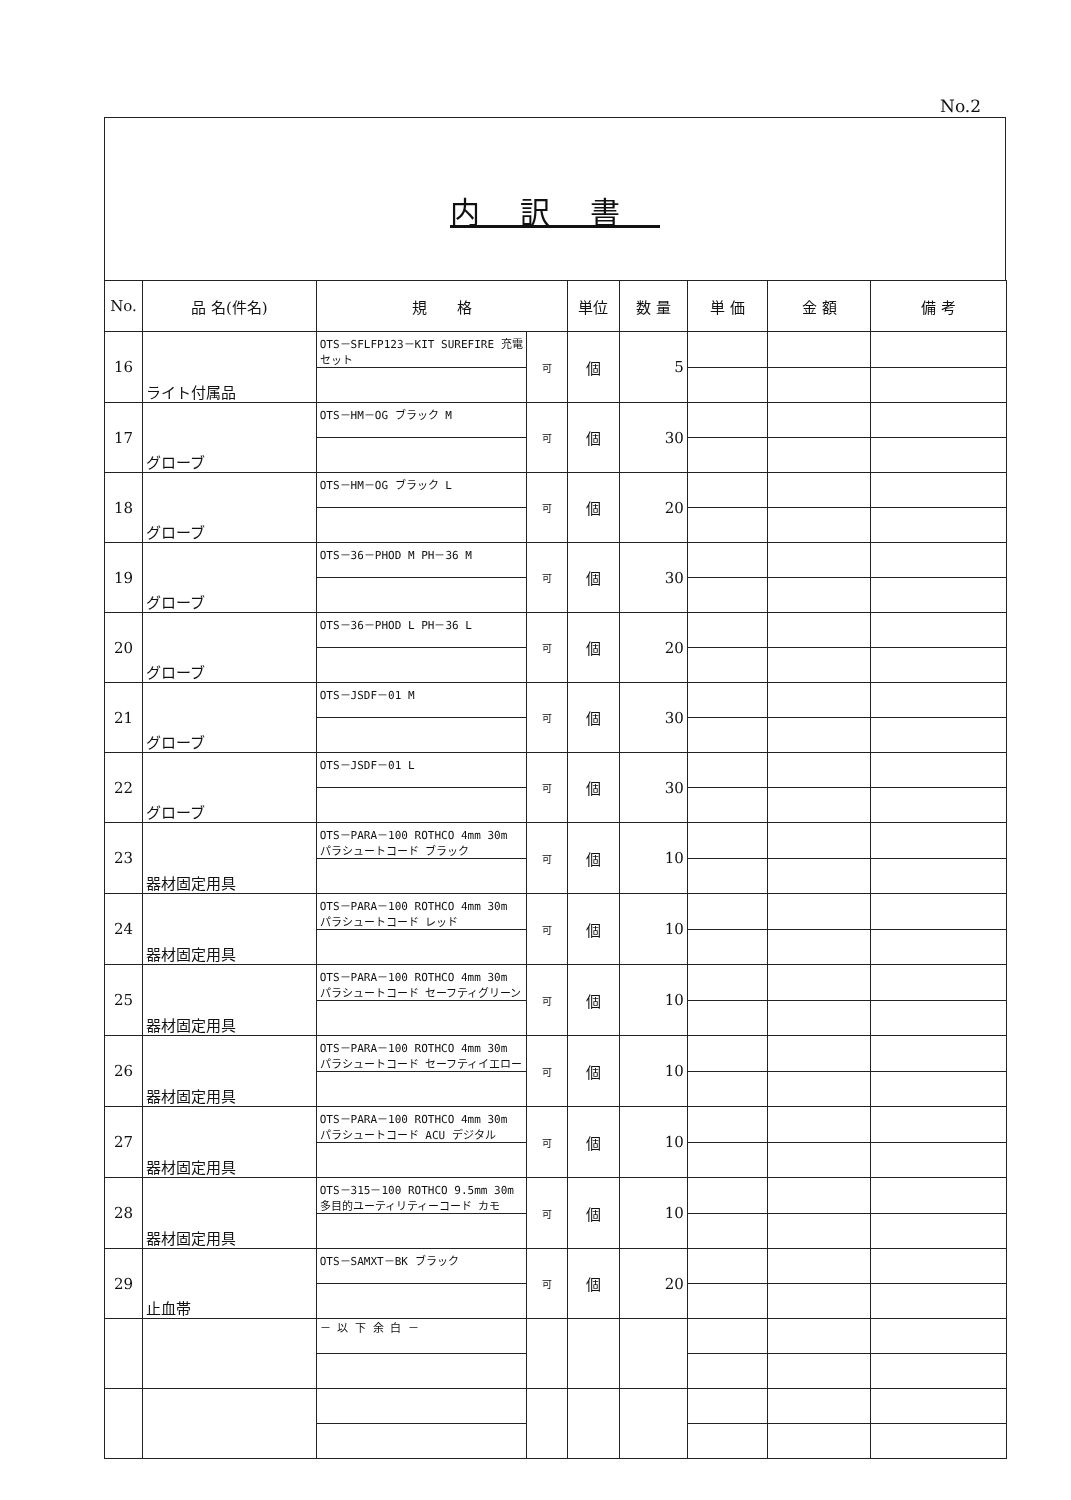No.2
内訳書
| No. | 品 名(件名) | 規 格 | | 単位 | 数 量 | 単 価 | 金 額 | 備 考 |
| --- | --- | --- | --- | --- | --- | --- | --- | --- |
| 16 | ライト付属品 | OTS－SFLFP123－KIT SUREFIRE 充電セット | 可 | 個 | 5 | | | |
| 17 | グローブ | OTS－HM－OG ブラック M | 可 | 個 | 30 | | | |
| 18 | グローブ | OTS－HM－OG ブラック L | 可 | 個 | 20 | | | |
| 19 | グローブ | OTS－36－PHOD M PH－36 M | 可 | 個 | 30 | | | |
| 20 | グローブ | OTS－36－PHOD L PH－36 L | 可 | 個 | 20 | | | |
| 21 | グローブ | OTS－JSDF－01 M | 可 | 個 | 30 | | | |
| 22 | グローブ | OTS－JSDF－01 L | 可 | 個 | 30 | | | |
| 23 | 器材固定用具 | OTS－PARA－100 ROTHCO 4mm 30m パラシュートコード ブラック | 可 | 個 | 10 | | | |
| 24 | 器材固定用具 | OTS－PARA－100 ROTHCO 4mm 30m パラシュートコード レッド | 可 | 個 | 10 | | | |
| 25 | 器材固定用具 | OTS－PARA－100 ROTHCO 4mm 30m パラシュートコード セーフティグリーン | 可 | 個 | 10 | | | |
| 26 | 器材固定用具 | OTS－PARA－100 ROTHCO 4mm 30m パラシュートコード セーフティイエロー | 可 | 個 | 10 | | | |
| 27 | 器材固定用具 | OTS－PARA－100 ROTHCO 4mm 30m パラシュートコード ACU デジタル | 可 | 個 | 10 | | | |
| 28 | 器材固定用具 | OTS－315－100 ROTHCO 9.5mm 30m 多目的ユーティリティーコード カモ | 可 | 個 | 10 | | | |
| 29 | 止血帯 | OTS－SAMXT－BK ブラック | 可 | 個 | 20 | | | |
| | | － 以 下 余 白 － | | | | | | |